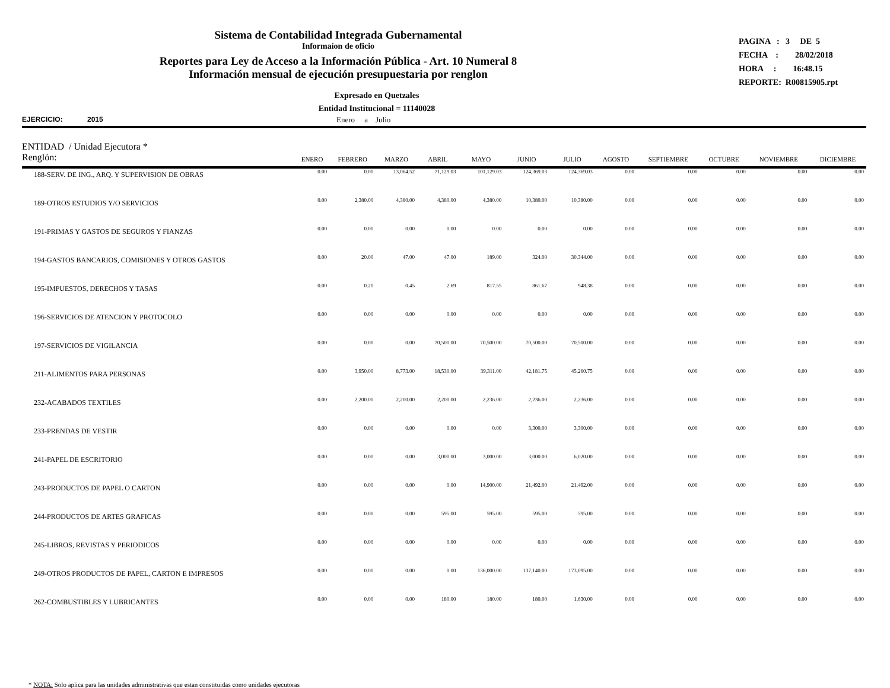Sistema de Contabilidad Integrada Gubernamental
Informaíon de oficio
Reportes para Ley de Acceso a la Información Pública - Art. 10 Numeral 8
Información mensual de ejecución presupuestaria por renglon
PAGINA : 3 DE 5
FECHA : 28/02/2018
HORA : 16:48.15
REPORTE: R00815905.rpt
Expresado en Quetzales
Entidad Institucional = 11140028
EJERCICIO: 2015 Enero a Julio
| ENTIDAD / Unidad Ejecutora * Renglón: | ENERO | FEBRERO | MARZO | ABRIL | MAYO | JUNIO | JULIO | AGOSTO | SEPTIEMBRE | OCTUBRE | NOVIEMBRE | DICIEMBRE |
| --- | --- | --- | --- | --- | --- | --- | --- | --- | --- | --- | --- | --- |
| 188-SERV. DE ING., ARQ. Y SUPERVISION DE OBRAS | 0.00 | 0.00 | 13,064.52 | 71,129.03 | 101,129.03 | 124,369.03 | 124,369.03 | 0.00 | 0.00 | 0.00 | 0.00 | 0.00 |
| 189-OTROS ESTUDIOS Y/O SERVICIOS | 0.00 | 2,380.00 | 4,380.00 | 4,380.00 | 4,380.00 | 10,380.00 | 10,380.00 | 0.00 | 0.00 | 0.00 | 0.00 | 0.00 |
| 191-PRIMAS Y GASTOS DE SEGUROS Y FIANZAS | 0.00 | 0.00 | 0.00 | 0.00 | 0.00 | 0.00 | 0.00 | 0.00 | 0.00 | 0.00 | 0.00 | 0.00 |
| 194-GASTOS BANCARIOS, COMISIONES Y OTROS GASTOS | 0.00 | 20.00 | 47.00 | 47.00 | 189.00 | 324.00 | 30,344.00 | 0.00 | 0.00 | 0.00 | 0.00 | 0.00 |
| 195-IMPUESTOS, DERECHOS Y TASAS | 0.00 | 0.20 | 0.45 | 2.69 | 817.55 | 861.67 | 948.38 | 0.00 | 0.00 | 0.00 | 0.00 | 0.00 |
| 196-SERVICIOS DE ATENCION Y PROTOCOLO | 0.00 | 0.00 | 0.00 | 0.00 | 0.00 | 0.00 | 0.00 | 0.00 | 0.00 | 0.00 | 0.00 | 0.00 |
| 197-SERVICIOS DE VIGILANCIA | 0.00 | 0.00 | 0.00 | 70,500.00 | 70,500.00 | 70,500.00 | 70,500.00 | 0.00 | 0.00 | 0.00 | 0.00 | 0.00 |
| 211-ALIMENTOS PARA PERSONAS | 0.00 | 3,950.00 | 8,773.00 | 18,530.00 | 39,311.00 | 42,181.75 | 45,260.75 | 0.00 | 0.00 | 0.00 | 0.00 | 0.00 |
| 232-ACABADOS TEXTILES | 0.00 | 2,200.00 | 2,200.00 | 2,200.00 | 2,236.00 | 2,236.00 | 2,236.00 | 0.00 | 0.00 | 0.00 | 0.00 | 0.00 |
| 233-PRENDAS DE VESTIR | 0.00 | 0.00 | 0.00 | 0.00 | 0.00 | 3,300.00 | 3,300.00 | 0.00 | 0.00 | 0.00 | 0.00 | 0.00 |
| 241-PAPEL DE ESCRITORIO | 0.00 | 0.00 | 0.00 | 3,000.00 | 3,000.00 | 3,000.00 | 6,020.00 | 0.00 | 0.00 | 0.00 | 0.00 | 0.00 |
| 243-PRODUCTOS DE PAPEL O CARTON | 0.00 | 0.00 | 0.00 | 0.00 | 14,900.00 | 21,492.00 | 21,492.00 | 0.00 | 0.00 | 0.00 | 0.00 | 0.00 |
| 244-PRODUCTOS DE ARTES GRAFICAS | 0.00 | 0.00 | 0.00 | 595.00 | 595.00 | 595.00 | 595.00 | 0.00 | 0.00 | 0.00 | 0.00 | 0.00 |
| 245-LIBROS, REVISTAS Y PERIODICOS | 0.00 | 0.00 | 0.00 | 0.00 | 0.00 | 0.00 | 0.00 | 0.00 | 0.00 | 0.00 | 0.00 | 0.00 |
| 249-OTROS PRODUCTOS DE PAPEL, CARTON E IMPRESOS | 0.00 | 0.00 | 0.00 | 0.00 | 136,000.00 | 137,140.00 | 173,095.00 | 0.00 | 0.00 | 0.00 | 0.00 | 0.00 |
| 262-COMBUSTIBLES Y LUBRICANTES | 0.00 | 0.00 | 0.00 | 180.00 | 180.00 | 180.00 | 1,630.00 | 0.00 | 0.00 | 0.00 | 0.00 | 0.00 |
* NOTA: Solo aplica para las unidades administrativas que estan constituidas como unidades ejecutoras